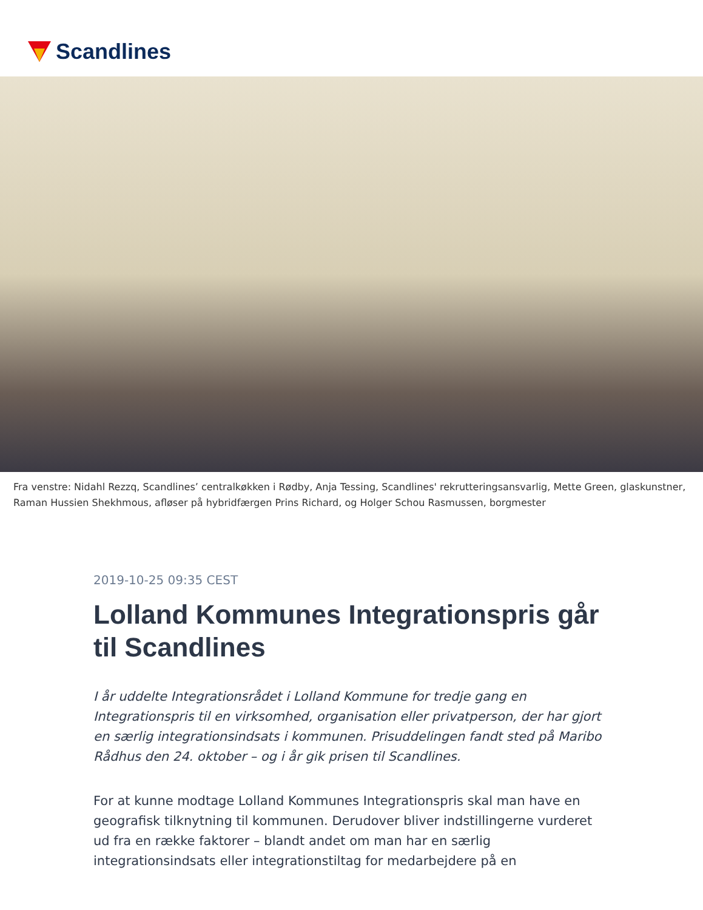Scandlines
Fra venstre: Nidahl Rezzq, Scandlines’ centralkøkken i Rødby, Anja Tessing, Scandlines' rekrutteringsansvarlig, Mette Green, glaskunstner, Raman Hussien Shekhmous, afløser på hybridfærgen Prins Richard, og Holger Schou Rasmussen, borgmester
2019-10-25 09:35 CEST
Lolland Kommunes Integrationspris går til Scandlines
I år uddelte Integrationsrådet i Lolland Kommune for tredje gang en Integrationspris til en virksomhed, organisation eller privatperson, der har gjort en særlig integrationsindsats i kommunen. Prisuddelingen fandt sted på Maribo Rådhus den 24. oktober – og i år gik prisen til Scandlines.
For at kunne modtage Lolland Kommunes Integrationspris skal man have en geografisk tilknytning til kommunen. Derudover bliver indstillingerne vurderet ud fra en række faktorer – blandt andet om man har en særlig integrationsindsats eller integrationstiltag for medarbejdere på en